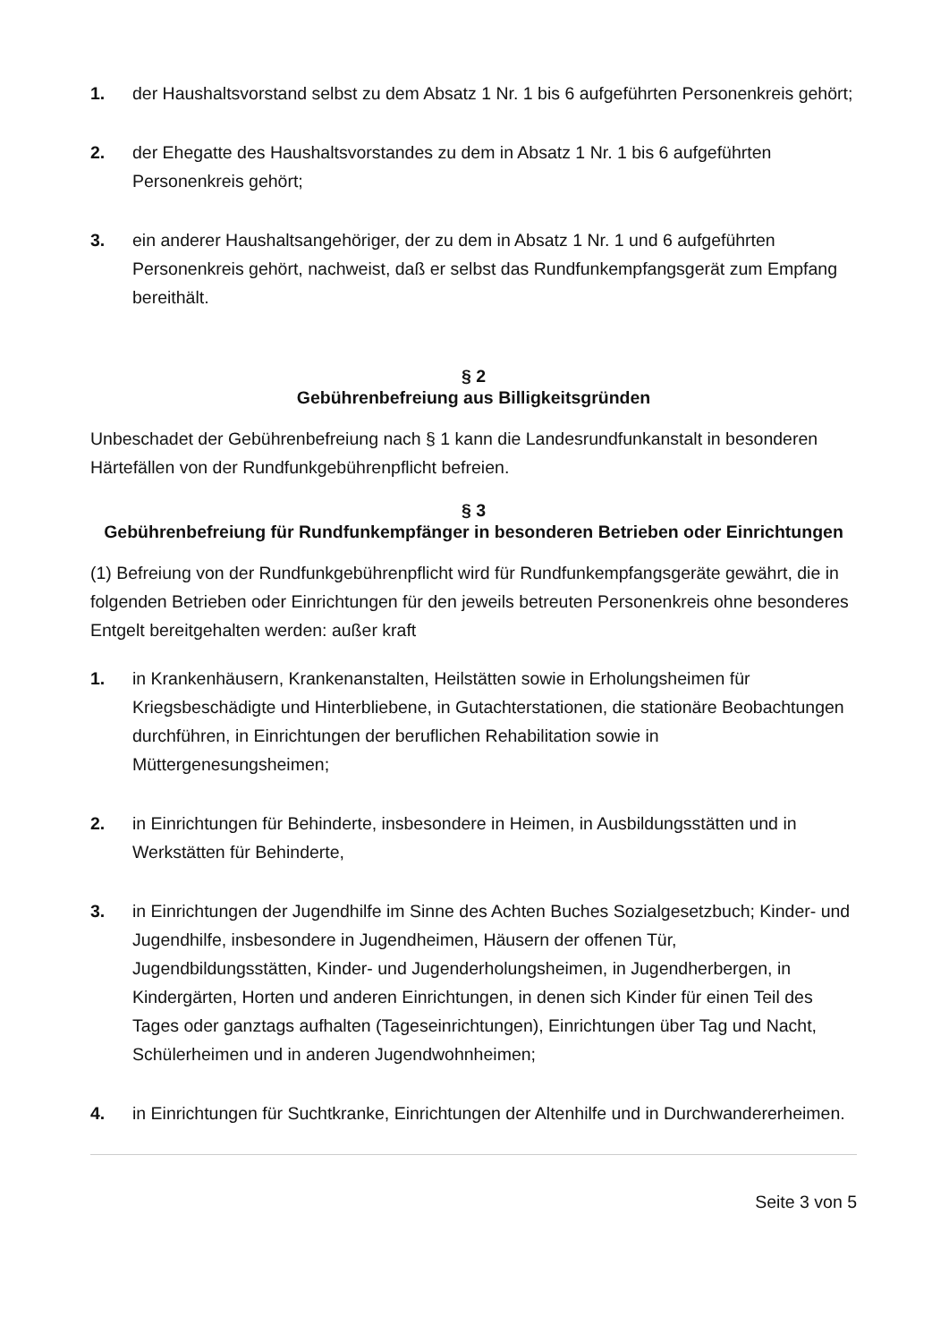1. der Haushaltsvorstand selbst zu dem Absatz 1 Nr. 1 bis 6 aufgeführten Personenkreis gehört;
2. der Ehegatte des Haushaltsvorstandes zu dem in Absatz 1 Nr. 1 bis 6 aufgeführten Personenkreis gehört;
3. ein anderer Haushaltsangehöriger, der zu dem in Absatz 1 Nr. 1 und 6 aufgeführten Personenkreis gehört, nachweist, daß er selbst das Rundfunkempfangsgerät zum Empfang bereithält.
§ 2
Gebührenbefreiung aus Billigkeitsgründen
Unbeschadet der Gebührenbefreiung nach § 1 kann die Landesrundfunkanstalt in besonderen Härtefällen von der Rundfunkgebührenpflicht befreien.
§ 3
Gebührenbefreiung für Rundfunkempfänger in besonderen Betrieben oder Einrichtungen
(1) Befreiung von der Rundfunkgebührenpflicht wird für Rundfunkempfangsgeräte gewährt, die in folgenden Betrieben oder Einrichtungen für den jeweils betreuten Personenkreis ohne besonderes Entgelt bereitgehalten werden: außer kraft
1. in Krankenhäusern, Krankenanstalten, Heilstätten sowie in Erholungsheimen für Kriegsbeschädigte und Hinterbliebene, in Gutachterstationen, die stationäre Beobachtungen durchführen, in Einrichtungen der beruflichen Rehabilitation sowie in Müttergenesungsheimen;
2. in Einrichtungen für Behinderte, insbesondere in Heimen, in Ausbildungsstätten und in Werkstätten für Behinderte,
3. in Einrichtungen der Jugendhilfe im Sinne des Achten Buches Sozialgesetzbuch; Kinder- und Jugendhilfe, insbesondere in Jugendheimen, Häusern der offenen Tür, Jugendbildungsstätten, Kinder- und Jugenderholungsheimen, in Jugendherbergen, in Kindergärten, Horten und anderen Einrichtungen, in denen sich Kinder für einen Teil des Tages oder ganztags aufhalten (Tageseinrichtungen), Einrichtungen über Tag und Nacht, Schülerheimen und in anderen Jugendwohnheimen;
4. in Einrichtungen für Suchtkranke, Einrichtungen der Altenhilfe und in Durchwandererheimen.
Seite 3 von 5